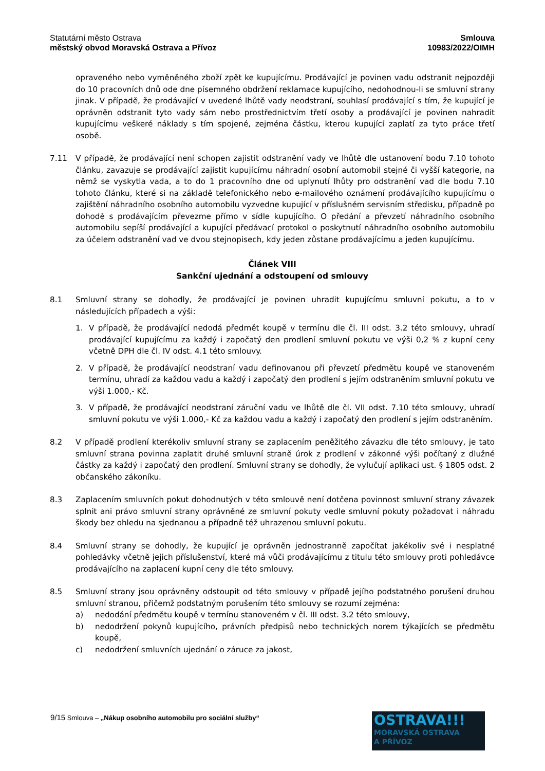Statutární město Ostrava
městský obvod Moravská Ostrava a Přívoz
Smlouva
10983/2022/OIMH
opraveného nebo vyměněného zboží zpět ke kupujícímu. Prodávající je povinen vadu odstranit nejpozději do 10 pracovních dnů ode dne písemného obdržení reklamace kupujícího, nedohodnou-li se smluvní strany jinak. V případě, že prodávající v uvedené lhůtě vady neodstraní, souhlasí prodávající s tím, že kupující je oprávněn odstranit tyto vady sám nebo prostřednictvím třetí osoby a prodávající je povinen nahradit kupujícímu veškeré náklady s tím spojené, zejména částku, kterou kupující zaplatí za tyto práce třetí osobě.
7.11 V případě, že prodávající není schopen zajistit odstranění vady ve lhůtě dle ustanovení bodu 7.10 tohoto článku, zavazuje se prodávající zajistit kupujícímu náhradní osobní automobil stejné či vyšší kategorie, na němž se vyskytla vada, a to do 1 pracovního dne od uplynutí lhůty pro odstranění vad dle bodu 7.10 tohoto článku, které si na základě telefonického nebo e-mailového oznámení prodávajícího kupujícímu o zajištění náhradního osobního automobilu vyzvedne kupující v příslušném servisním středisku, případně po dohodě s prodávajícím převezme přímo v sídle kupujícího. O předání a převzetí náhradního osobního automobilu sepíší prodávající a kupující předávací protokol o poskytnutí náhradního osobního automobilu za účelem odstranění vad ve dvou stejnopisech, kdy jeden zůstane prodávajícímu a jeden kupujícímu.
Článek VIII
Sankční ujednání a odstoupení od smlouvy
8.1 Smluvní strany se dohodly, že prodávající je povinen uhradit kupujícímu smluvní pokutu, a to v následujících případech a výši:
1. V případě, že prodávající nedodá předmět koupě v termínu dle čl. III odst. 3.2 této smlouvy, uhradí prodávající kupujícímu za každý i započatý den prodlení smluvní pokutu ve výši 0,2 % z kupní ceny včetně DPH dle čl. IV odst. 4.1 této smlouvy.
2. V případě, že prodávající neodstraní vadu definovanou při převzetí předmětu koupě ve stanoveném termínu, uhradí za každou vadu a každý i započatý den prodlení s jejím odstraněním smluvní pokutu ve výši 1.000,- Kč.
3. V případě, že prodávající neodstraní záruční vadu ve lhůtě dle čl. VII odst. 7.10 této smlouvy, uhradí smluvní pokutu ve výši 1.000,- Kč za každou vadu a každý i započatý den prodlení s jejím odstraněním.
8.2 V případě prodlení kterékoliv smluvní strany se zaplacením peněžitého závazku dle této smlouvy, je tato smluvní strana povinna zaplatit druhé smluvní straně úrok z prodlení v zákonné výši počítaný z dlužné částky za každý i započatý den prodlení. Smluvní strany se dohodly, že vylučují aplikaci ust. § 1805 odst. 2 občanského zákoníku.
8.3 Zaplacením smluvních pokut dohodnutých v této smlouvě není dotčena povinnost smluvní strany závazek splnit ani právo smluvní strany oprávněné ze smluvní pokuty vedle smluvní pokuty požadovat i náhradu škody bez ohledu na sjednanou a případně též uhrazenou smluvní pokutu.
8.4 Smluvní strany se dohodly, že kupující je oprávněn jednostranně započítat jakékoliv své i nesplatné pohledávky včetně jejich příslušenství, které má vůči prodávajícímu z titulu této smlouvy proti pohledávce prodávajícího na zaplacení kupní ceny dle této smlouvy.
8.5 Smluvní strany jsou oprávněny odstoupit od této smlouvy v případě jejího podstatného porušení druhou smluvní stranou, přičemž podstatným porušením této smlouvy se rozumí zejména:
a) nedodání předmětu koupě v termínu stanoveném v čl. III odst. 3.2 této smlouvy,
b) nedodržení pokynů kupujícího, právních předpisů nebo technických norem týkajících se předmětu koupě,
c) nedodržení smluvních ujednání o záruce za jakost,
9/15 Smlouva – „Nákup osobního automobilu pro sociální služby“
OSTRAVA!!!
MORAVSKÁ OSTRAVA
A PŘÍVOZ